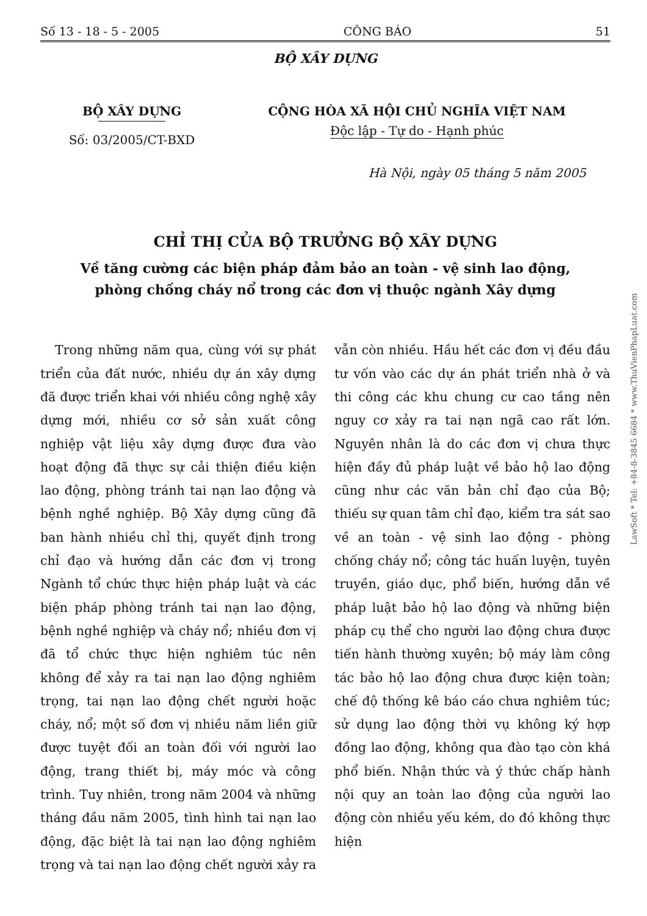Số 13 - 18 - 5 - 2005 CÔNG BÁO 51
BỘ XÂY DỰNG
BỘ XÂY DỰNG
Số: 03/2005/CT-BXD
CỘNG HÒA XÃ HỘI CHỦ NGHĨA VIỆT NAM
Độc lập - Tự do - Hạnh phúc
Hà Nội, ngày 05 tháng 5 năm 2005
CHỈ THỊ CỦA BỘ TRƯỞNG BỘ XÂY DỰNG
Về tăng cường các biện pháp đảm bảo an toàn - vệ sinh lao động,
phòng chống cháy nổ trong các đơn vị thuộc ngành Xây dựng
Trong những năm qua, cùng với sự phát triển của đất nước, nhiều dự án xây dựng đã được triển khai với nhiều công nghệ xây dựng mới, nhiều cơ sở sản xuất công nghiệp vật liệu xây dựng được đưa vào hoạt động đã thực sự cải thiện điều kiện lao động, phòng tránh tai nạn lao động và bệnh nghề nghiệp. Bộ Xây dựng cũng đã ban hành nhiều chỉ thị, quyết định trong chỉ đạo và hướng dẫn các đơn vị trong Ngành tổ chức thực hiện pháp luật và các biện pháp phòng tránh tai nạn lao động, bệnh nghề nghiệp và cháy nổ; nhiều đơn vị đã tổ chức thực hiện nghiêm túc nên không để xảy ra tai nạn lao động nghiêm trọng, tai nạn lao động chết người hoặc cháy, nổ; một số đơn vị nhiều năm liền giữ được tuyệt đối an toàn đối với người lao động, trang thiết bị, máy móc và công trình. Tuy nhiên, trong năm 2004 và những tháng đầu năm 2005, tình hình tai nạn lao động, đặc biệt là tai nạn lao động nghiêm trọng và tai nạn lao động chết người xảy ra vẫn còn nhiều. Hầu hết các đơn vị đều đầu tư vốn vào các dự án phát triển nhà ở và thi công các khu chung cư cao tầng nên nguy cơ xảy ra tai nạn ngã cao rất lớn. Nguyên nhân là do các đơn vị chưa thực hiện đầy đủ pháp luật về bảo hộ lao động cũng như các văn bản chỉ đạo của Bộ; thiếu sự quan tâm chỉ đạo, kiểm tra sát sao về an toàn - vệ sinh lao động - phòng chống cháy nổ; công tác huấn luyện, tuyên truyền, giáo dục, phổ biến, hướng dẫn về pháp luật bảo hộ lao động và những biện pháp cụ thể cho người lao động chưa được tiến hành thường xuyên; bộ máy làm công tác bảo hộ lao động chưa được kiện toàn; chế độ thống kê báo cáo chưa nghiêm túc; sử dụng lao động thời vụ không ký hợp đồng lao động, không qua đào tạo còn khá phổ biến. Nhận thức và ý thức chấp hành nội quy an toàn lao động của người lao động còn nhiều yếu kém, do đó không thực hiện
LawSoft * Tel: +84-8-3845 6684 * www.ThuVienPhapLuat.com